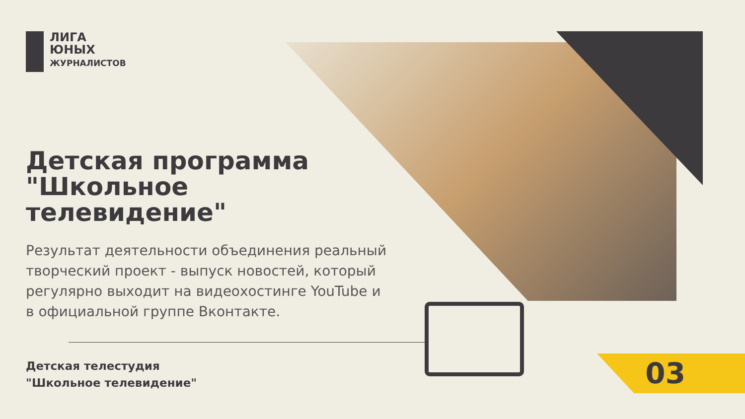ЛИГА
ЮНЫХ
ЖУРНАЛИСТОВ
Детская программа "Школьное телевидение"
Результат деятельности объединения реальный творческий проект - выпуск новостей, который регулярно выходит на видеохостинге YouTube и в официальной группе Вконтакте.
Детская телестудия
"Школьное телевидение"
03